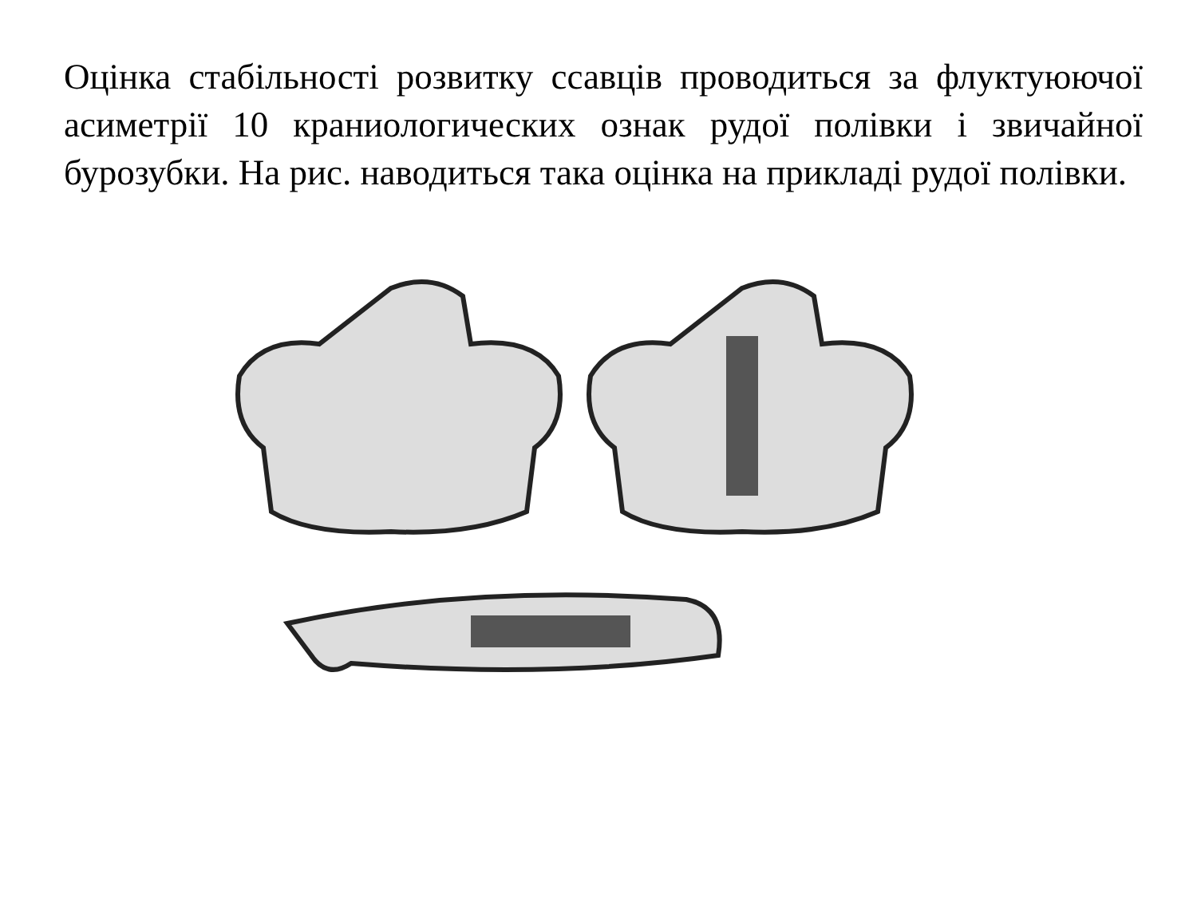Оцінка стабільності розвитку ссавців проводиться за флуктуюючої асиметрії 10 краниологических ознак рудої полівки і звичайної бурозубки. На рис. наводиться така оцінка на прикладі рудої полівки.